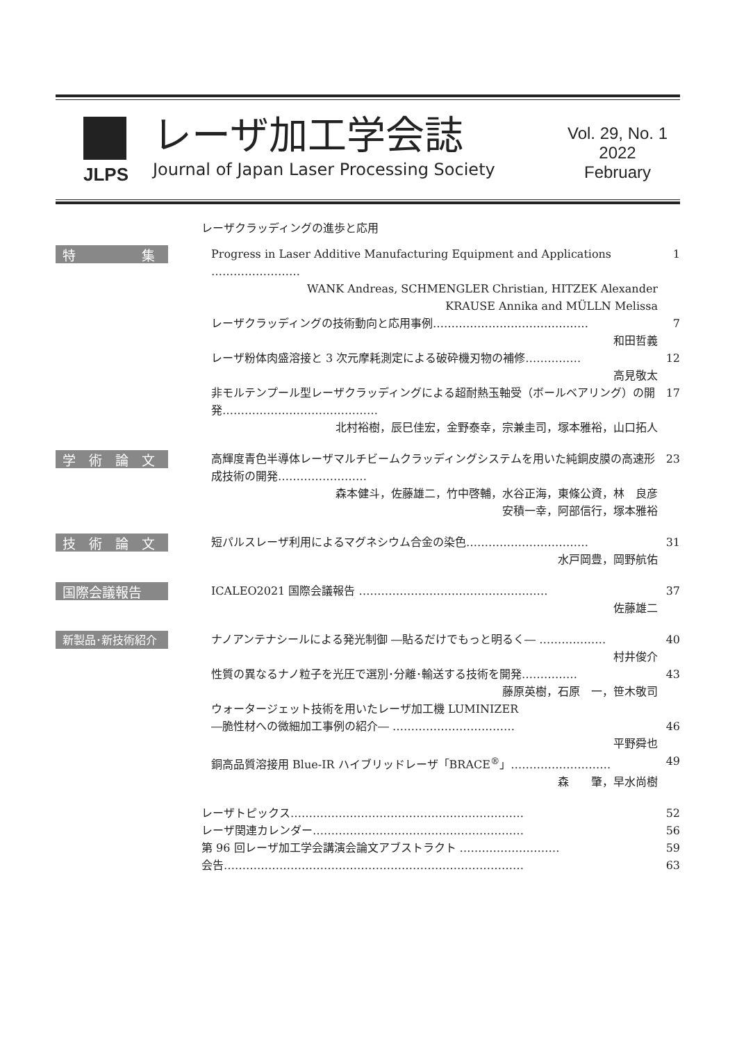JLPS
レーザ加工学会誌
Journal of Japan Laser Processing Society
Vol. 29, No. 1
2022
February
レーザクラッディングの進歩と応用
特　　　　　集
Progress in Laser Additive Manufacturing Equipment and Applications …………………… 1
WANK Andreas, SCHMENGLER Christian, HITZEK Alexander
KRAUSE Annika and MÜLLN Melissa
レーザクラッディングの技術動向と応用事例…………………………………… 7
和田哲義
レーザ粉体肉盛溶接と 3 次元摩耗測定による破砕機刃物の補修…………… 12
高見敬太
非モルテンプール型レーザクラッディングによる超耐熱玉軸受（ボールベアリング）の開発…………………………………… 17
北村裕樹，辰巳佳宏，金野泰幸，宗兼圭司，塚本雅裕，山口拓人
学　術　論　文
高輝度青色半導体レーザマルチビームクラッディングシステムを用いた純銅皮膜の高速形成技術の開発…………………… 23
森本健斗，佐藤雄二，竹中啓輔，水谷正海，東條公資，林　良彦
安積一幸，阿部信行，塚本雅裕
技　術　論　文
短パルスレーザ利用によるマグネシウム合金の染色…………………………… 31
水戸岡豊，岡野航佑
国際会議報告
ICALEO2021 国際会議報告 …………………………………………… 37
佐藤雄二
新製品･新技術紹介
ナノアンテナシールによる発光制御 ―貼るだけでもっと明るく― ……………… 40
村井俊介
性質の異なるナノ粒子を光圧で選別･分離･輸送する技術を開発…………… 43
藤原英樹，石原　一，笹木敬司
ウォータージェット技術を用いたレーザ加工機 LUMINIZER
―脆性材への微細加工事例の紹介― ……………………………
46
平野舜也
銅高品質溶接用 Blue-IR ハイブリッドレーザ「BRACE<sup>®</sup>」……………………… 49
森　　肇，早水尚樹
レーザトピックス……………………………………………………… 52
レーザ関連カレンダー………………………………………………… 56
第 96 回レーザ加工学会講演会論文アブストラクト ……………………… 59
会告……………………………………………………………………… 63